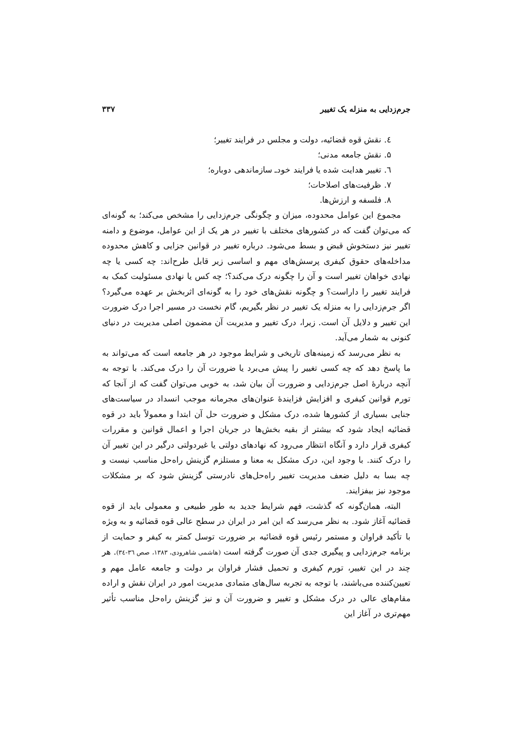جرم‌زدایی به منزله یک تغییر ۳۳۷
٤. نقش قوه قضائیه، دولت و مجلس در فرایند تغییر؛
۵. نقش جامعه مدنی؛
٦. تغییر هدایت شده یا فرایند خودـ سازماندهی دوباره؛
۷. ظرفیت‌های اصلاحات؛
۸. فلسفه و ارزش‌ها.
مجموع این عوامل محدوده، میزان و چگونگی جرم‌زدایی را مشخص می‌کند؛ به گونه‌ای که می‌توان گفت که در کشورهای مختلف با تغییر در هر یک از این عوامل، موضوع و دامنه تغییر نیز دستخوش قبض و بسط می‌شود. درباره تغییر در قوانین جزایی و کاهش محدوده مداخله‌های حقوق کیفری پرسش‌های مهم و اساسی زیر قابل طرح‌اند: چه کسی یا چه نهادی خواهان تغییر است و آن را چگونه درک می‌کند؟؛ چه کس یا نهادی مسئولیت کمک به فرایند تغییر را داراست؟ و چگونه نقش‌های خود را به گونه‌ای اثربخش بر عهده می‌گیرد؟ اگر جرم‌زدایی را به منزله یک تغییر در نظر بگیریم، گام نخست در مسیر اجرا درک ضرورت این تغییر و دلایل آن است. زیرا، درک تغییر و مدیریت آن مضمون اصلی مدیریت در دنیای کنونی به شمار می‌آید.
به نظر می‌رسد که زمینه‌های تاریخی و شرایط موجود در هر جامعه است که می‌تواند به ما پاسخ دهد که چه کسی تغییر را پیش می‌برد یا ضرورت آن را درک می‌کند. با توجه به آنچه دربارهٔ اصل جرم‌زدایی و ضرورت آن بیان شد، به خوبی می‌توان گفت که از آنجا که تورم قوانین کیفری و افزایش فزایندهٔ عنوان‌های مجرمانه موجب انسداد در سیاست‌های جنایی بسیاری از کشورها شده، درک مشکل و ضرورت حل آن ابتدا و معمولاً باید در قوه قضائیه ایجاد شود که بیشتر از بقیه بخش‌ها در جریان اجرا و اعمال قوانین و مقررات کیفری قرار دارد و آنگاه انتظار می‌رود که نهادهای دولتی یا غیردولتی درگیر در این تغییر آن را درک کنند. با وجود این، درک مشکل به معنا و مستلزم گزینش راه‌حل مناسب نیست و چه بسا به دلیل ضعف مدیریت تغییر راه‌حل‌های نادرستی گزینش شود که بر مشکلات موجود نیز بیفزایند.
البته، همان‌گونه که گذشت، فهم شرایط جدید به طور طبیعی و معمولی باید از قوه قضائیه آغاز شود. به نظر می‌رسد که این امر در ایران در سطح عالی قوه قضائیه و به ویژه با تأکید فراوان و مستمر رئیس قوه قضائیه بر ضرورت توسل کمتر به کیفر و حمایت از برنامه جرم‌زدایی و پیگیری جدی آن صورت گرفته است (هاشمی شاهرودی، ۱۳۸۳، صص ۳٦-۳٤). هر چند در این تغییر، تورم کیفری و تحمیل فشار فراوان بر دولت و جامعه عامل مهم و تعیین‌کننده می‌باشند، با توجه به تجربه سال‌های متمادی مدیریت امور در ایران نقش و اراده مقام‌های عالی در درک مشکل و تغییر و ضرورت آن و نیز گزینش راه‌حل مناسب تأثیر مهم‌تری در آغاز این